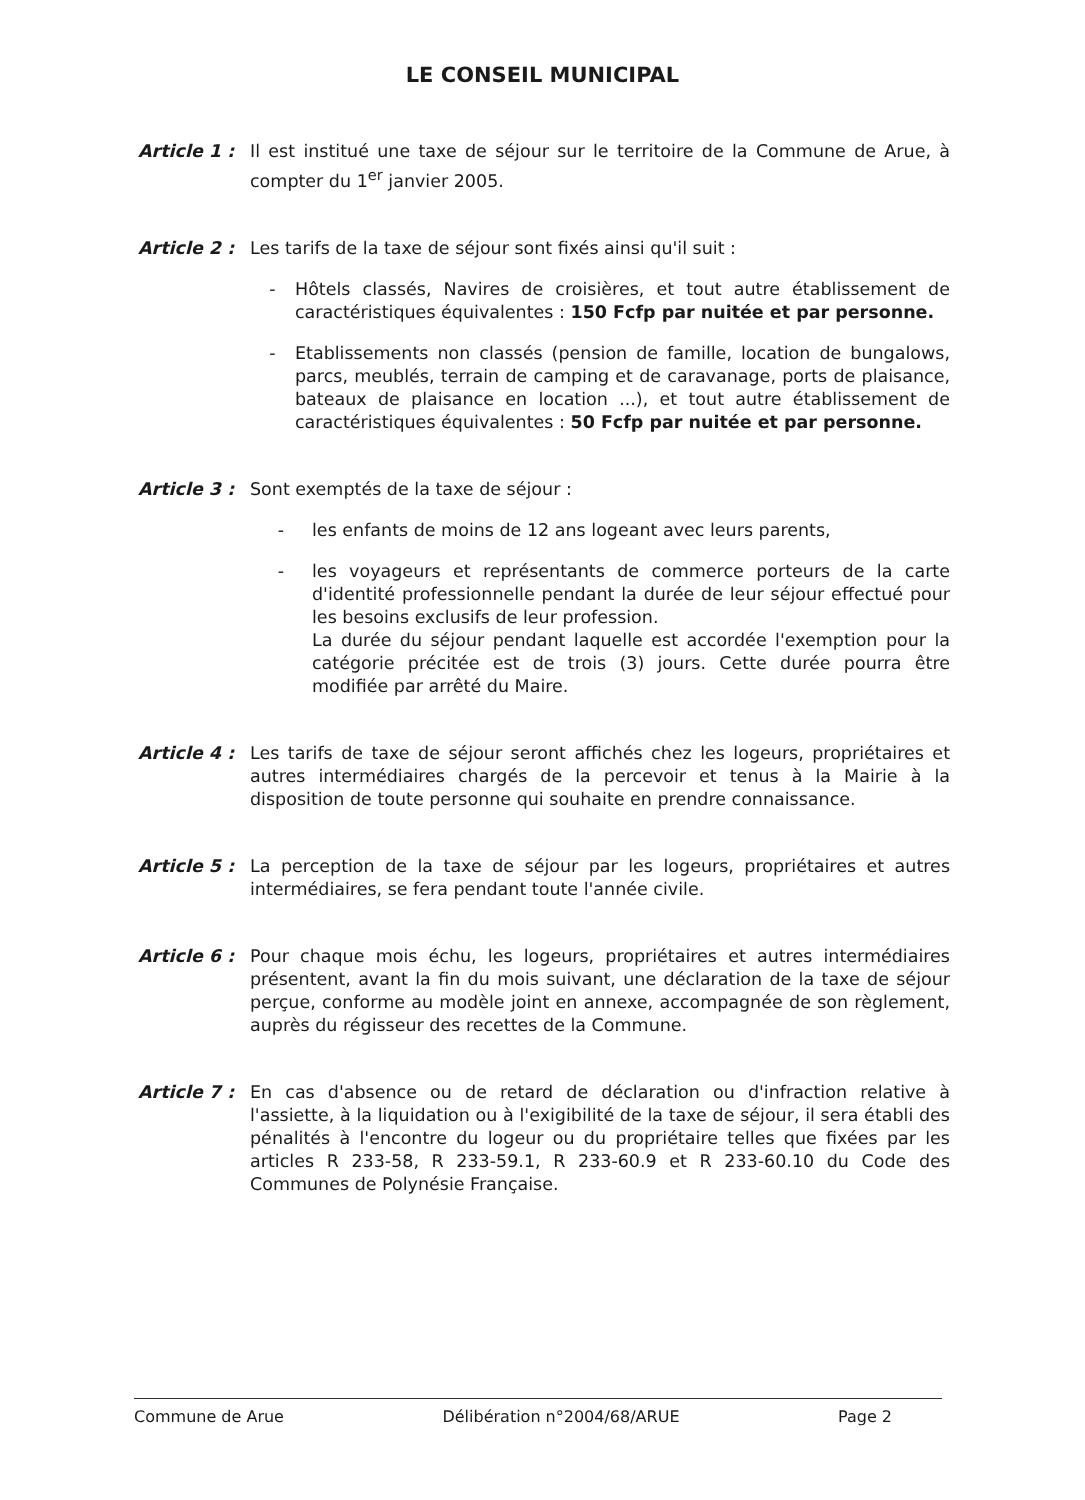LE CONSEIL MUNICIPAL
Article 1 :
Il est institué une taxe de séjour sur le territoire de la Commune de Arue, à compter du 1<sup>er</sup> janvier 2005.
Article 2 :
Les tarifs de la taxe de séjour sont fixés ainsi qu'il suit :
- Hôtels classés, Navires de croisières, et tout autre établissement de caractéristiques équivalentes : 150 Fcfp par nuitée et par personne.
- Etablissements non classés (pension de famille, location de bungalows, parcs, meublés, terrain de camping et de caravanage, ports de plaisance, bateaux de plaisance en location ...), et tout autre établissement de caractéristiques équivalentes : 50 Fcfp par nuitée et par personne.
Article 3 :
Sont exemptés de la taxe de séjour :
- les enfants de moins de 12 ans logeant avec leurs parents,
- les voyageurs et représentants de commerce porteurs de la carte d'identité professionnelle pendant la durée de leur séjour effectué pour les besoins exclusifs de leur profession.
La durée du séjour pendant laquelle est accordée l'exemption pour la catégorie précitée est de trois (3) jours. Cette durée pourra être modifiée par arrêté du Maire.
Article 4 :
Les tarifs de taxe de séjour seront affichés chez les logeurs, propriétaires et autres intermédiaires chargés de la percevoir et tenus à la Mairie à la disposition de toute personne qui souhaite en prendre connaissance.
Article 5 :
La perception de la taxe de séjour par les logeurs, propriétaires et autres intermédiaires, se fera pendant toute l'année civile.
Article 6 :
Pour chaque mois échu, les logeurs, propriétaires et autres intermédiaires présentent, avant la fin du mois suivant, une déclaration de la taxe de séjour perçue, conforme au modèle joint en annexe, accompagnée de son règlement, auprès du régisseur des recettes de la Commune.
Article 7 :
En cas d'absence ou de retard de déclaration ou d'infraction relative à l'assiette, à la liquidation ou à l'exigibilité de la taxe de séjour, il sera établi des pénalités à l'encontre du logeur ou du propriétaire telles que fixées par les articles R 233-58, R 233-59.1, R 233-60.9 et R 233-60.10 du Code des Communes de Polynésie Française.
Commune de Arue Délibération n°2004/68/ARUE Page 2